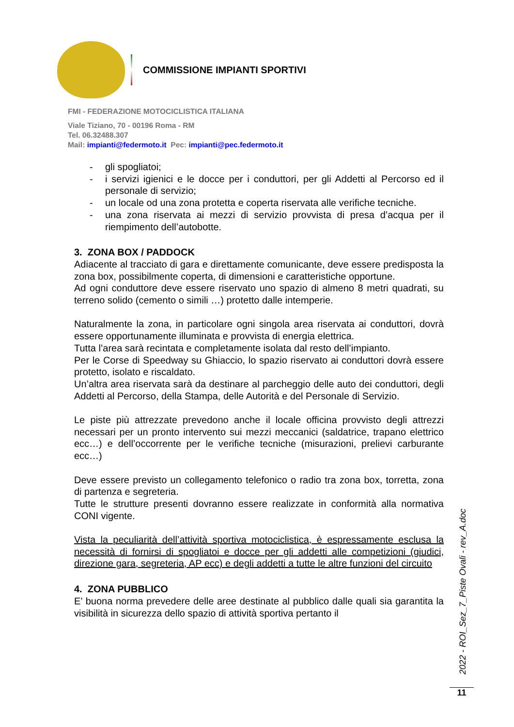COMMISSIONE IMPIANTI SPORTIVI
FMI - FEDERAZIONE MOTOCICLISTICA ITALIANA
Viale Tiziano, 70 - 00196 Roma - RM
Tel. 06.32488.307
Mail: impianti@federmoto.it Pec: impianti@pec.federmoto.it
- gli spogliatoi;
- i servizi igienici e le docce per i conduttori, per gli Addetti al Percorso ed il personale di servizio;
- un locale od una zona protetta e coperta riservata alle verifiche tecniche.
- una zona riservata ai mezzi di servizio provvista di presa d’acqua per il riempimento dell’autobotte.
3. ZONA BOX / PADDOCK
Adiacente al tracciato di gara e direttamente comunicante, deve essere predisposta la zona box, possibilmente coperta, di dimensioni e caratteristiche opportune.
Ad ogni conduttore deve essere riservato uno spazio di almeno 8 metri quadrati, su terreno solido (cemento o simili …) protetto dalle intemperie.
Naturalmente la zona, in particolare ogni singola area riservata ai conduttori, dovrà essere opportunamente illuminata e provvista di energia elettrica.
Tutta l’area sarà recintata e completamente isolata dal resto dell’impianto.
Per le Corse di Speedway su Ghiaccio, lo spazio riservato ai conduttori dovrà essere protetto, isolato e riscaldato.
Un’altra area riservata sarà da destinare al parcheggio delle auto dei conduttori, degli Addetti al Percorso, della Stampa, delle Autorità e del Personale di Servizio.
Le piste più attrezzate prevedono anche il locale officina provvisto degli attrezzi necessari per un pronto intervento sui mezzi meccanici (saldatrice, trapano elettrico ecc…) e dell’occorrente per le verifiche tecniche (misurazioni, prelievi carburante ecc…)
Deve essere previsto un collegamento telefonico o radio tra zona box, torretta, zona di partenza e segreteria.
Tutte le strutture presenti dovranno essere realizzate in conformità alla normativa CONI vigente.
Vista la peculiarità dell’attività sportiva motociclistica, è espressamente esclusa la necessità di fornirsi di spogliatoi e docce per gli addetti alle competizioni (giudici, direzione gara, segreteria, AP ecc) e degli addetti a tutte le altre funzioni del circuito
4. ZONA PUBBLICO
E’ buona norma prevedere delle aree destinate al pubblico dalle quali sia garantita la visibilità in sicurezza dello spazio di attività sportiva pertanto il
2022 - ROI_Sez_7_Piste Ovali - rev_A.doc
11